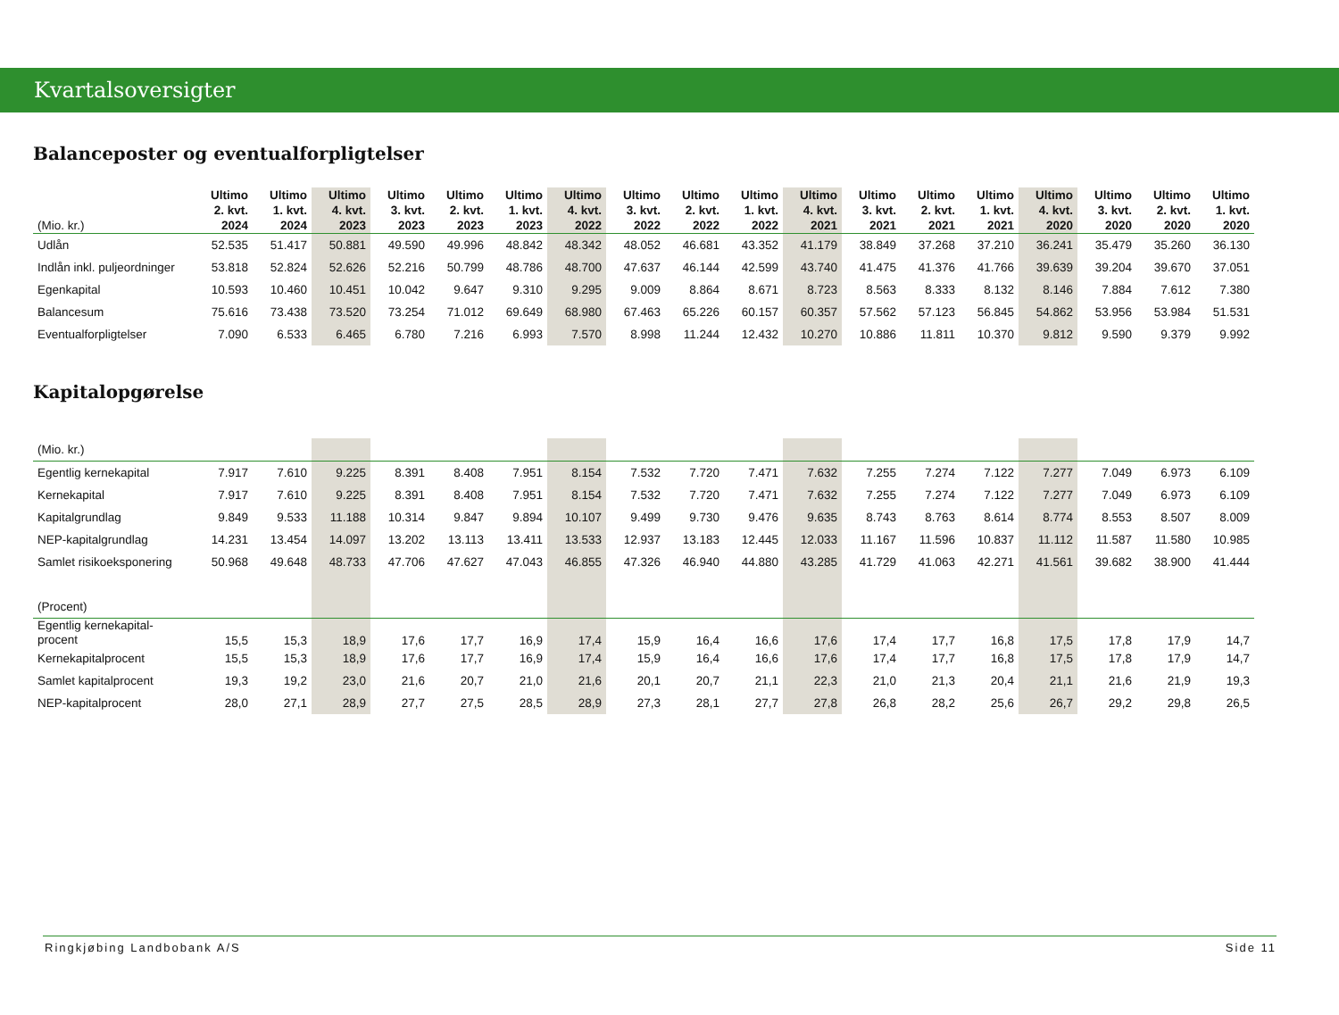Kvartalsoversigter
Balanceposter og eventualforpligtelser
| (Mio. kr.) | Ultimo 2. kvt. 2024 | Ultimo 1. kvt. 2024 | Ultimo 4. kvt. 2023 | Ultimo 3. kvt. 2023 | Ultimo 2. kvt. 2023 | Ultimo 1. kvt. 2023 | Ultimo 4. kvt. 2022 | Ultimo 3. kvt. 2022 | Ultimo 2. kvt. 2022 | Ultimo 1. kvt. 2022 | Ultimo 4. kvt. 2021 | Ultimo 3. kvt. 2021 | Ultimo 2. kvt. 2021 | Ultimo 1. kvt. 2021 | Ultimo 4. kvt. 2020 | Ultimo 3. kvt. 2020 | Ultimo 2. kvt. 2020 | Ultimo 1. kvt. 2020 |
| --- | --- | --- | --- | --- | --- | --- | --- | --- | --- | --- | --- | --- | --- | --- | --- | --- | --- | --- |
| Udlån | 52.535 | 51.417 | 50.881 | 49.590 | 49.996 | 48.842 | 48.342 | 48.052 | 46.681 | 43.352 | 41.179 | 38.849 | 37.268 | 37.210 | 36.241 | 35.479 | 35.260 | 36.130 |
| Indlån inkl. puljeordninger | 53.818 | 52.824 | 52.626 | 52.216 | 50.799 | 48.786 | 48.700 | 47.637 | 46.144 | 42.599 | 43.740 | 41.475 | 41.376 | 41.766 | 39.639 | 39.204 | 39.670 | 37.051 |
| Egenkapital | 10.593 | 10.460 | 10.451 | 10.042 | 9.647 | 9.310 | 9.295 | 9.009 | 8.864 | 8.671 | 8.723 | 8.563 | 8.333 | 8.132 | 8.146 | 7.884 | 7.612 | 7.380 |
| Balancesum | 75.616 | 73.438 | 73.520 | 73.254 | 71.012 | 69.649 | 68.980 | 67.463 | 65.226 | 60.157 | 60.357 | 57.562 | 57.123 | 56.845 | 54.862 | 53.956 | 53.984 | 51.531 |
| Eventualforpligtelser | 7.090 | 6.533 | 6.465 | 6.780 | 7.216 | 6.993 | 7.570 | 8.998 | 11.244 | 12.432 | 10.270 | 10.886 | 11.811 | 10.370 | 9.812 | 9.590 | 9.379 | 9.992 |
Kapitalopgørelse
| (Mio. kr.) | | | | | | | | | | | | | | | | | | |
| Egentlig kernekapital | 7.917 | 7.610 | 9.225 | 8.391 | 8.408 | 7.951 | 8.154 | 7.532 | 7.720 | 7.471 | 7.632 | 7.255 | 7.274 | 7.122 | 7.277 | 7.049 | 6.973 | 6.109 |
| Kernekapital | 7.917 | 7.610 | 9.225 | 8.391 | 8.408 | 7.951 | 8.154 | 7.532 | 7.720 | 7.471 | 7.632 | 7.255 | 7.274 | 7.122 | 7.277 | 7.049 | 6.973 | 6.109 |
| Kapitalgrundlag | 9.849 | 9.533 | 11.188 | 10.314 | 9.847 | 9.894 | 10.107 | 9.499 | 9.730 | 9.476 | 9.635 | 8.743 | 8.763 | 8.614 | 8.774 | 8.553 | 8.507 | 8.009 |
| NEP-kapitalgrundlag | 14.231 | 13.454 | 14.097 | 13.202 | 13.113 | 13.411 | 13.533 | 12.937 | 13.183 | 12.445 | 12.033 | 11.167 | 11.596 | 10.837 | 11.112 | 11.587 | 11.580 | 10.985 |
| Samlet risikoeksponering | 50.968 | 49.648 | 48.733 | 47.706 | 47.627 | 47.043 | 46.855 | 47.326 | 46.940 | 44.880 | 43.285 | 41.729 | 41.063 | 42.271 | 41.561 | 39.682 | 38.900 | 41.444 |
| (Procent) | | | | | | | | | | | | | | | | | | |
| Egentlig kernekapital- procent | 15,5 | 15,3 | 18,9 | 17,6 | 17,7 | 16,9 | 17,4 | 15,9 | 16,4 | 16,6 | 17,6 | 17,4 | 17,7 | 16,8 | 17,5 | 17,8 | 17,9 | 14,7 |
| Kernekapitalprocent | 15,5 | 15,3 | 18,9 | 17,6 | 17,7 | 16,9 | 17,4 | 15,9 | 16,4 | 16,6 | 17,6 | 17,4 | 17,7 | 16,8 | 17,5 | 17,8 | 17,9 | 14,7 |
| Samlet kapitalprocent | 19,3 | 19,2 | 23,0 | 21,6 | 20,7 | 21,0 | 21,6 | 20,1 | 20,7 | 21,1 | 22,3 | 21,0 | 21,3 | 20,4 | 21,1 | 21,6 | 21,9 | 19,3 |
| NEP-kapitalprocent | 28,0 | 27,1 | 28,9 | 27,7 | 27,5 | 28,5 | 28,9 | 27,3 | 28,1 | 27,7 | 27,8 | 26,8 | 28,2 | 25,6 | 26,7 | 29,2 | 29,8 | 26,5 |
Ringkjøbing Landbobank A/S Side 11